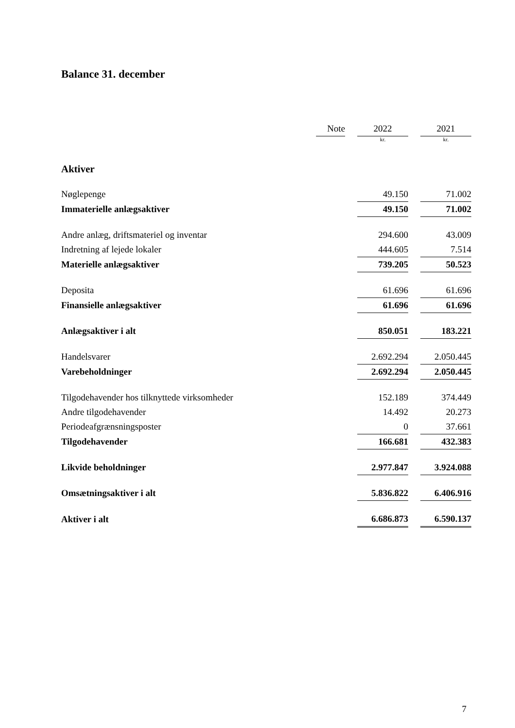Balance 31. december
| | Note | | 2022 | | 2021 |
| | | | kr. | | kr. |
| Aktiver | | | | | |
| Nøglepenge | | | 49.150 | | 71.002 |
| Immaterielle anlægsaktiver | | | 49.150 | | 71.002 |
| Andre anlæg, driftsmateriel og inventar | | | 294.600 | | 43.009 |
| Indretning af lejede lokaler | | | 444.605 | | 7.514 |
| Materielle anlægsaktiver | | | 739.205 | | 50.523 |
| Deposita | | | 61.696 | | 61.696 |
| Finansielle anlægsaktiver | | | 61.696 | | 61.696 |
| Anlægsaktiver i alt | | | 850.051 | | 183.221 |
| Handelsvarer | | | 2.692.294 | | 2.050.445 |
| Varebeholdninger | | | 2.692.294 | | 2.050.445 |
| Tilgodehavender hos tilknyttede virksomheder | | | 152.189 | | 374.449 |
| Andre tilgodehavender | | | 14.492 | | 20.273 |
| Periodeafgrænsningsposter | | | 0 | | 37.661 |
| Tilgodehavender | | | 166.681 | | 432.383 |
| Likvide beholdninger | | | 2.977.847 | | 3.924.088 |
| Omsætningsaktiver i alt | | | 5.836.822 | | 6.406.916 |
| Aktiver i alt | | | 6.686.873 | | 6.590.137 |
7